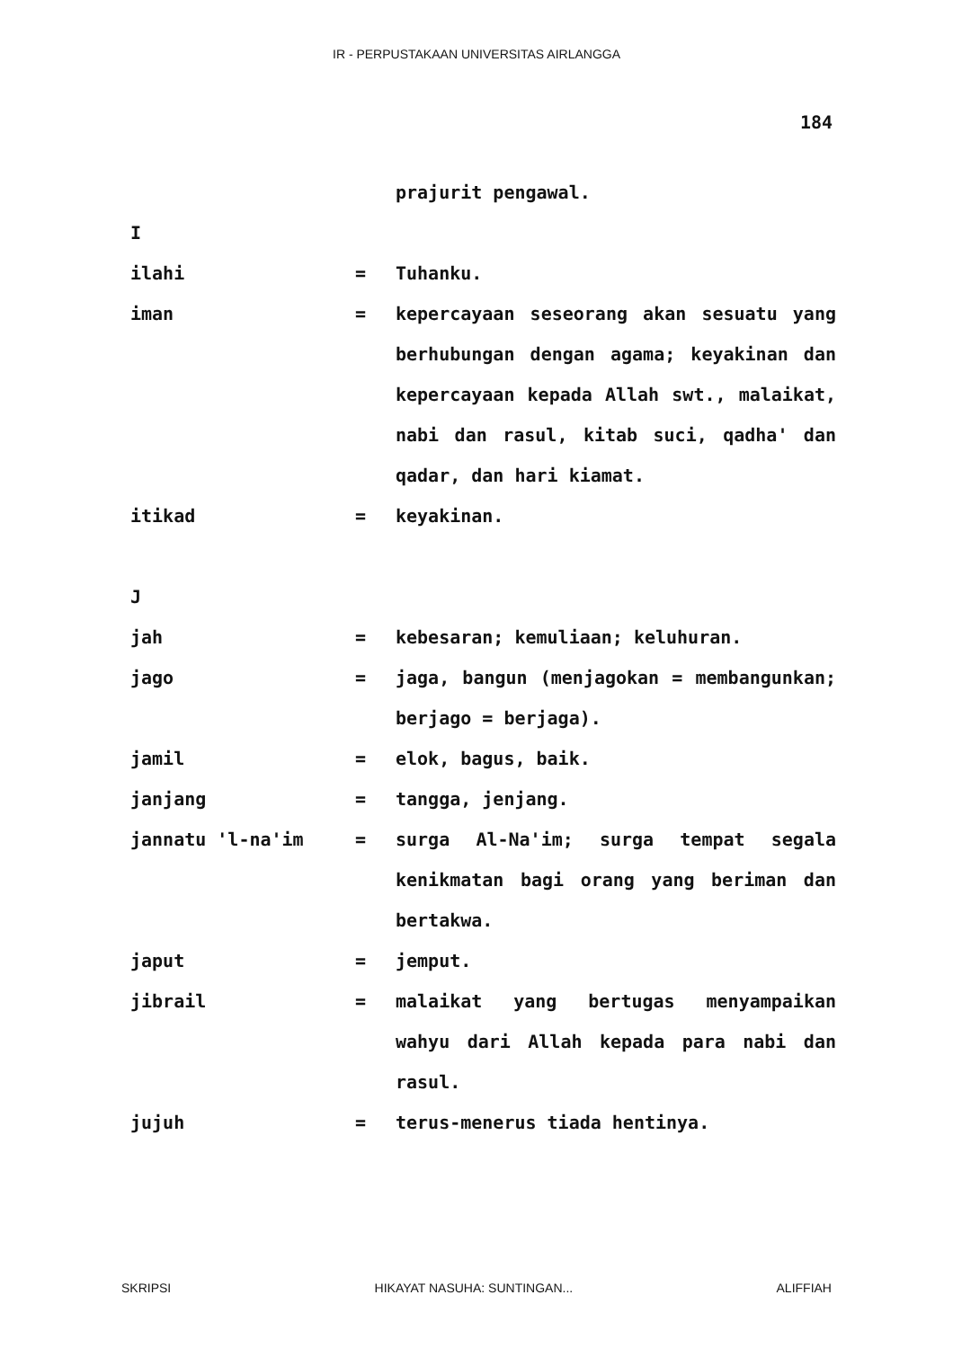IR - PERPUSTAKAAN UNIVERSITAS AIRLANGGA
184
prajurit pengawal.
I
ilahi = Tuhanku.
iman = kepercayaan seseorang akan sesuatu yang berhubungan dengan agama; keyakinan dan kepercayaan kepada Allah swt., malaikat, nabi dan rasul, kitab suci, qadha' dan qadar, dan hari kiamat.
itikad = keyakinan.
J
jah = kebesaran; kemuliaan; keluhuran.
jago = jaga, bangun (menjagokan = membangunkan; berjago = berjaga).
jamil = elok, bagus, baik.
janjang = tangga, jenjang.
jannatu 'l-na'im = surga Al-Na'im; surga tempat segala kenikmatan bagi orang yang beriman dan bertakwa.
japut = jemput.
jibrail = malaikat yang bertugas menyampaikan wahyu dari Allah kepada para nabi dan rasul.
jujuh = terus-menerus tiada hentinya.
SKRIPSI HIKAYAT NASUHA: SUNTINGAN... ALIFFIAH